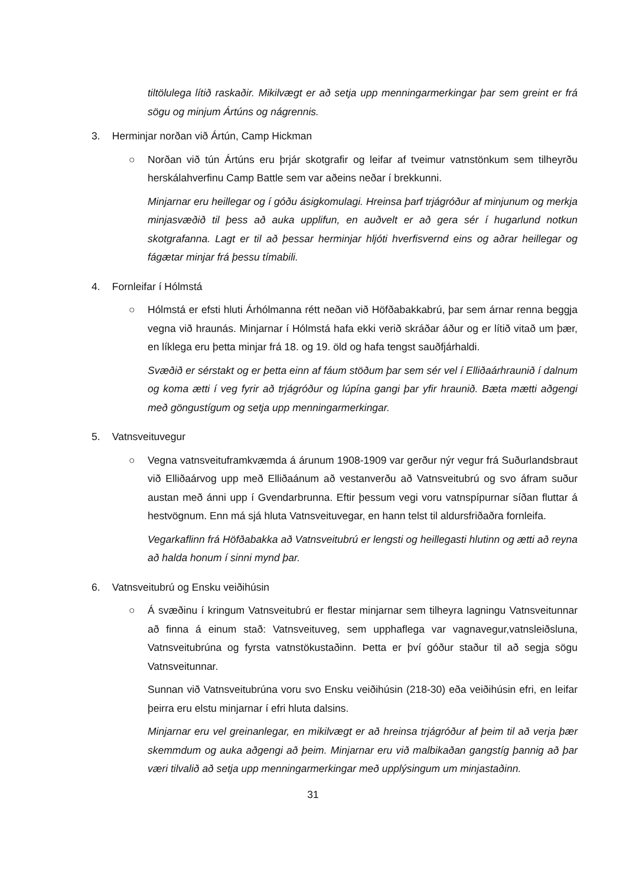tiltölulega lítið raskaðir. Mikilvægt er að setja upp menningarmerkingar þar sem greint er frá sögu og minjum Ártúns og nágrennis.
3. Herminjar norðan við Ártún, Camp Hickman
○ Norðan við tún Ártúns eru þrjár skotgrafir og leifar af tveimur vatnstönkum sem tilheyrðu herskálahverfinu Camp Battle sem var aðeins neðar í brekkunni.
Minjarnar eru heillegar og í góðu ásigkomulagi. Hreinsa þarf trjágróður af minjunum og merkja minjasvæðið til þess að auka upplifun, en auðvelt er að gera sér í hugarlund notkun skotgrafanna. Lagt er til að þessar herminjar hljóti hverfisvernd eins og aðrar heillegar og fágætar minjar frá þessu tímabili.
4. Fornleifar í Hólmstá
○ Hólmstá er efsti hluti Árhólmanna rétt neðan við Höfðabakkabrú, þar sem árnar renna beggja vegna við hraunás. Minjarnar í Hólmstá hafa ekki verið skráðar áður og er lítið vitað um þær, en líklega eru þetta minjar frá 18. og 19. öld og hafa tengst sauðfjárhaldi.
Svæðið er sérstakt og er þetta einn af fáum stöðum þar sem sér vel í Elliðaárhraunið í dalnum og koma ætti í veg fyrir að trjágróður og lúpína gangi þar yfir hraunið. Bæta mætti aðgengi með göngustígum og setja upp menningarmerkingar.
5. Vatnsveituvegur
○ Vegna vatnsveituframkvæmda á árunum 1908-1909 var gerður nýr vegur frá Suðurlandsbraut við Elliðaárvog upp með Elliðaánum að vestanverðu að Vatnsveitubrú og svo áfram suður austan með ánni upp í Gvendarbrunna. Eftir þessum vegi voru vatnspípurnar síðan fluttar á hestvögnum. Enn má sjá hluta Vatnsveituvegar, en hann telst til aldursfriðaðra fornleifa.
Vegarkaflinn frá Höfðabakka að Vatnsveitubrú er lengsti og heillegasti hlutinn og ætti að reyna að halda honum í sinni mynd þar.
6. Vatnsveitubrú og Ensku veiðihúsin
○ Á svæðinu í kringum Vatnsveitubrú er flestar minjarnar sem tilheyra lagningu Vatnsveitunnar að finna á einum stað: Vatnsveituveg, sem upphaflega var vagnavegur,vatnsleiðsluna, Vatnsveitubrúna og fyrsta vatnstökustaðinn. Þetta er því góður staður til að segja sögu Vatnsveitunnar.
Sunnan við Vatnsveitubrúna voru svo Ensku veiðihúsin (218-30) eða veiðihúsin efri, en leifar þeirra eru elstu minjarnar í efri hluta dalsins.
Minjarnar eru vel greinanlegar, en mikilvægt er að hreinsa trjágróður af þeim til að verja þær skemmdum og auka aðgengi að þeim. Minjarnar eru við malbikaðan gangstíg þannig að þar væri tilvalið að setja upp menningarmerkingar með upplýsingum um minjastaðinn.
31